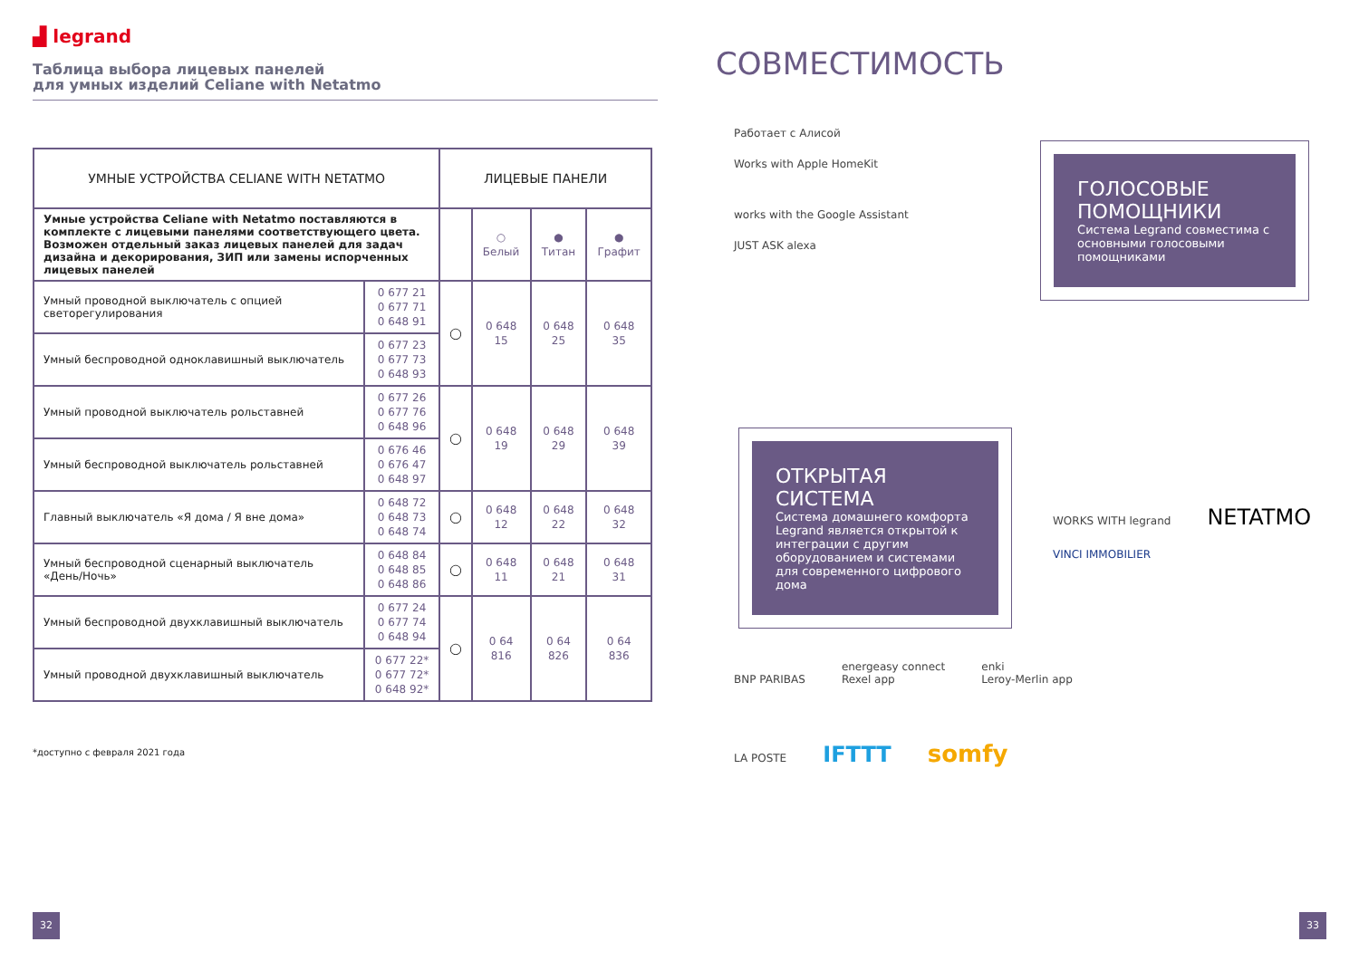▟ legrand
Таблица выбора лицевых панелей
для умных изделий Celiane with Netatmo
| УМНЫЕ УСТРОЙСТВА CELIANE WITH NETATMO | | ЛИЦЕВЫЕ ПАНЕЛИ | | | |
| --- | --- | --- | --- | --- | --- |
| Умные устройства Celiane with Netatmo поставляются в комплекте с лицевыми панелями соответствующего цвета. Возможен отдельный заказ лицевых панелей для задач дизайна и декорирования, ЗИП или замены испорченных лицевых панелей | | | ○ Белый | ● Титан | ● Графит |
| Умный проводной выключатель с опцией светорегулирования | 0 677 21 0 677 71 0 648 91 | ◯ | 0 648 15 | 0 648 25 | 0 648 35 |
| Умный беспроводной одноклавишный выключатель | 0 677 23 0 677 73 0 648 93 | | | | |
| Умный проводной выключатель рольставней | 0 677 26 0 677 76 0 648 96 | ◯ | 0 648 19 | 0 648 29 | 0 648 39 |
| Умный беспроводной выключатель рольставней | 0 676 46 0 676 47 0 648 97 | | | | |
| Главный выключатель «Я дома / Я вне дома» | 0 648 72 0 648 73 0 648 74 | ◯ | 0 648 12 | 0 648 22 | 0 648 32 |
| Умный беспроводной сценарный выключатель «День/Ночь» | 0 648 84 0 648 85 0 648 86 | ◯ | 0 648 11 | 0 648 21 | 0 648 31 |
| Умный беспроводной двухклавишный выключатель | 0 677 24 0 677 74 0 648 94 | ◯ | 0 64 816 | 0 64 826 | 0 64 836 |
| Умный проводной двухклавишный выключатель | 0 677 22* 0 677 72* 0 648 92* | | | | |
*доступно с февраля 2021 года
32
СОВМЕСТИМОСТЬ
Работает с Алисой Works with Apple HomeKit
works with the Google Assistant JUST ASK alexa
ГОЛОСОВЫЕ ПОМОЩНИКИ
Система Legrand совместима с основными голосовыми помощниками
ОТКРЫТАЯ СИСТЕМА
Система домашнего комфорта Legrand является открытой к интеграции с другим оборудованием и системами для современного цифрового дома
WORKS WITH legrand NETATMO
VINCI IMMOBILIER
BNP PARIBAS energeasy connect
Rexel app enki
Leroy-Merlin app
LA POSTE IFTTT somfy
33